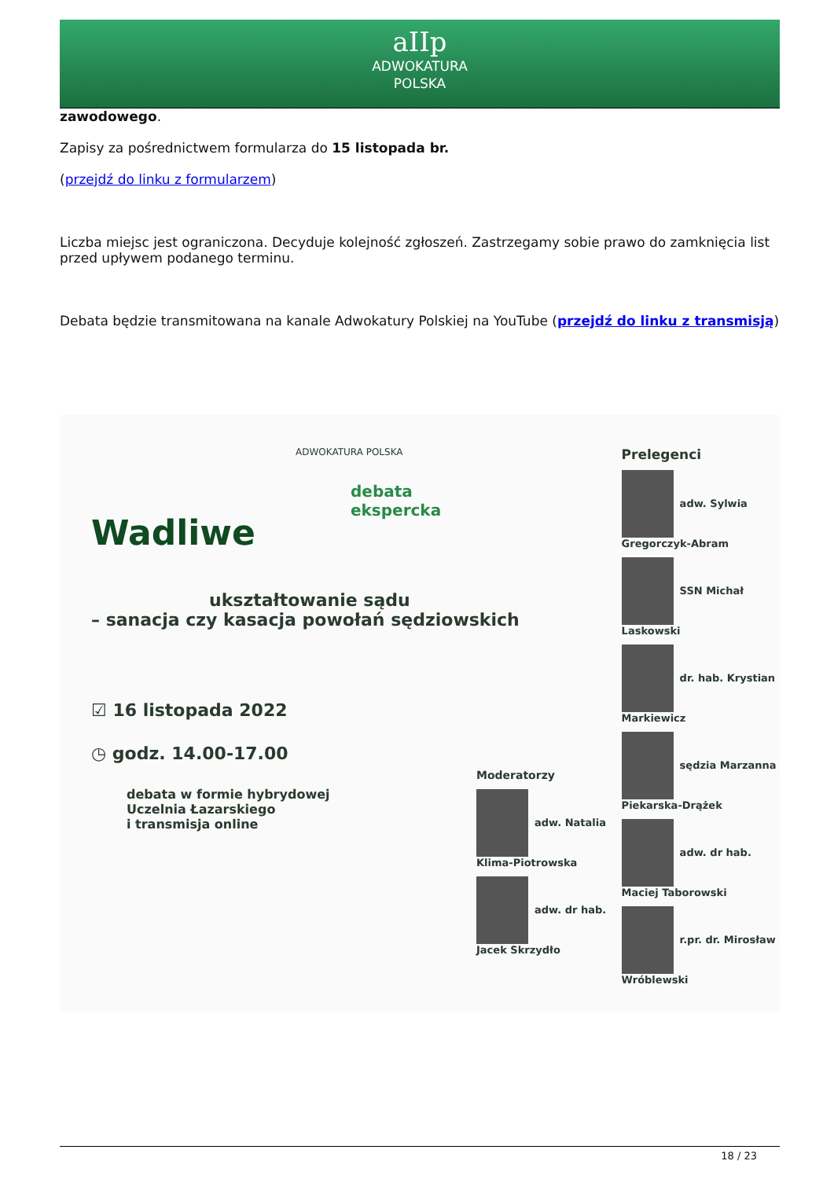aIIp
ADWOKATURA
POLSKA
zawodowego.
Zapisy za pośrednictwem formularza do 15 listopada br.
(przejdź do linku z formularzem)
Liczba miejsc jest ograniczona. Decyduje kolejność zgłoszeń. Zastrzegamy sobie prawo do zamknięcia list przed upływem podanego terminu.
Debata będzie transmitowana na kanale Adwokatury Polskiej na YouTube (przejdź do linku z transmisją)
ADWOKATURA POLSKA
Wadliwe
debata
ekspercka
ukształtowanie sądu
– sanacja czy kasacja powołań sędziowskich
☑ 16 listopada 2022
◷ godz. 14.00-17.00
debata w formie hybrydowej
Uczelnia Łazarskiego
i transmisja online
Moderatorzy
adw. Natalia Klima-Piotrowska
adw. dr hab. Jacek Skrzydło
Prelegenci
adw. Sylwia Gregorczyk-Abram
SSN Michał Laskowski
dr. hab. Krystian Markiewicz
sędzia Marzanna Piekarska-Drążek
adw. dr hab. Maciej Taborowski
r.pr. dr. Mirosław Wróblewski
18 / 23